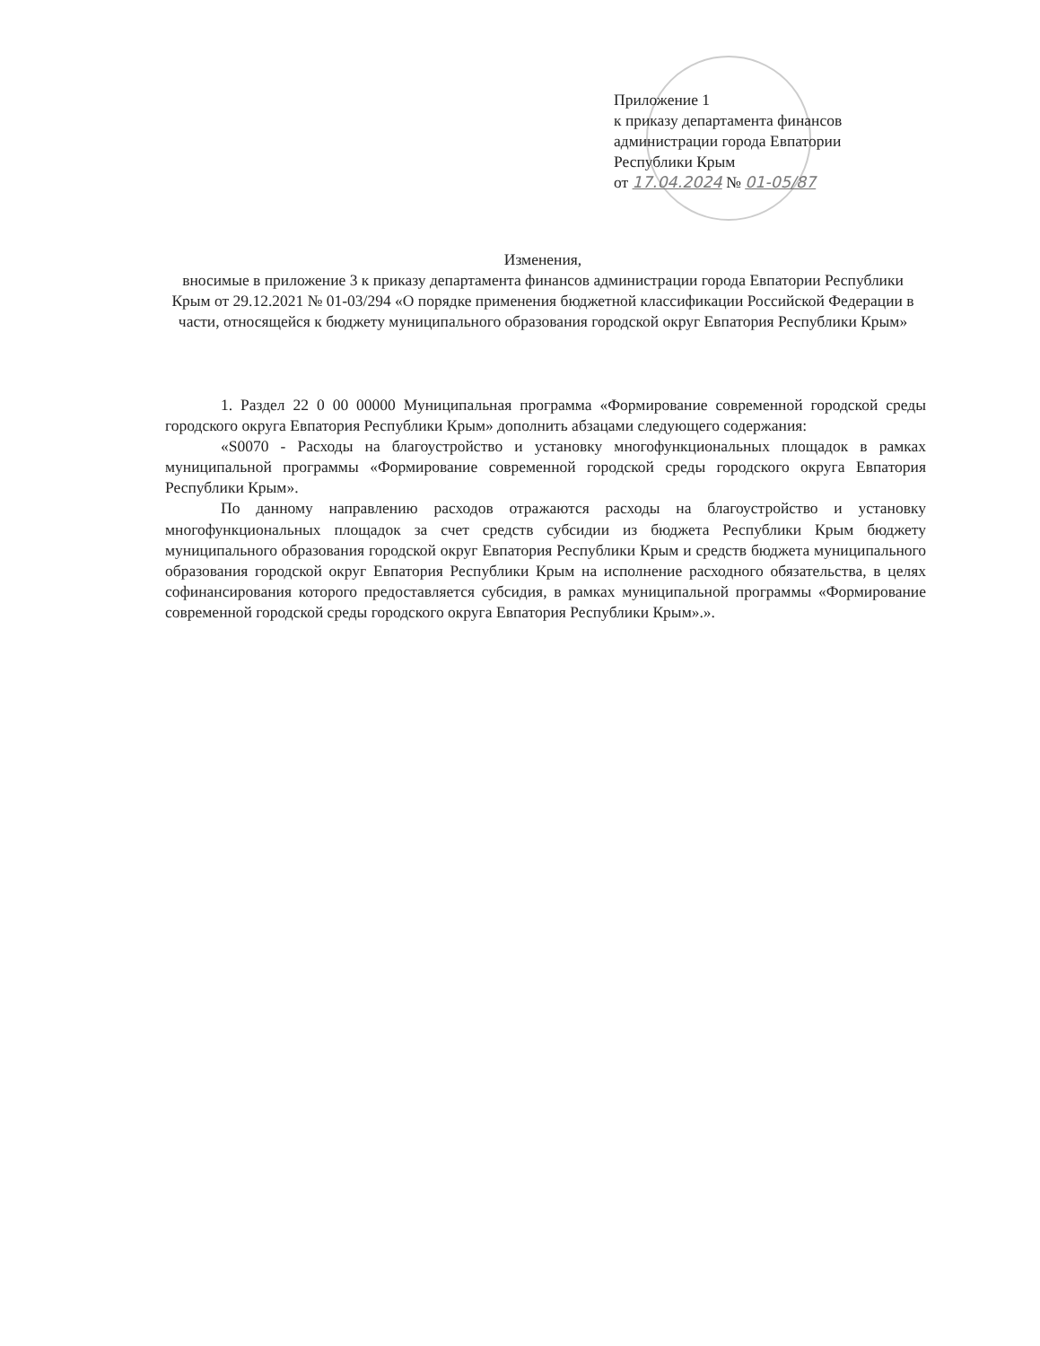Приложение 1
к приказу департамента финансов
администрации города Евпатории
Республики Крым
от 17.04.2024 № 01-05/87
Изменения,
вносимые в приложение 3 к приказу департамента финансов администрации города Евпатории Республики Крым от 29.12.2021 № 01-03/294 «О порядке применения бюджетной классификации Российской Федерации в части, относящейся к бюджету муниципального образования городской округ Евпатория Республики Крым»
1. Раздел 22 0 00 00000 Муниципальная программа «Формирование современной городской среды городского округа Евпатория Республики Крым» дополнить абзацами следующего содержания:
«S0070 - Расходы на благоустройство и установку многофункциональных площадок в рамках муниципальной программы «Формирование современной городской среды городского округа Евпатория Республики Крым».
По данному направлению расходов отражаются расходы на благоустройство и установку многофункциональных площадок за счет средств субсидии из бюджета Республики Крым бюджету муниципального образования городской округ Евпатория Республики Крым и средств бюджета муниципального образования городской округ Евпатория Республики Крым на исполнение расходного обязательства, в целях софинансирования которого предоставляется субсидия, в рамках муниципальной программы «Формирование современной городской среды городского округа Евпатория Республики Крым».».